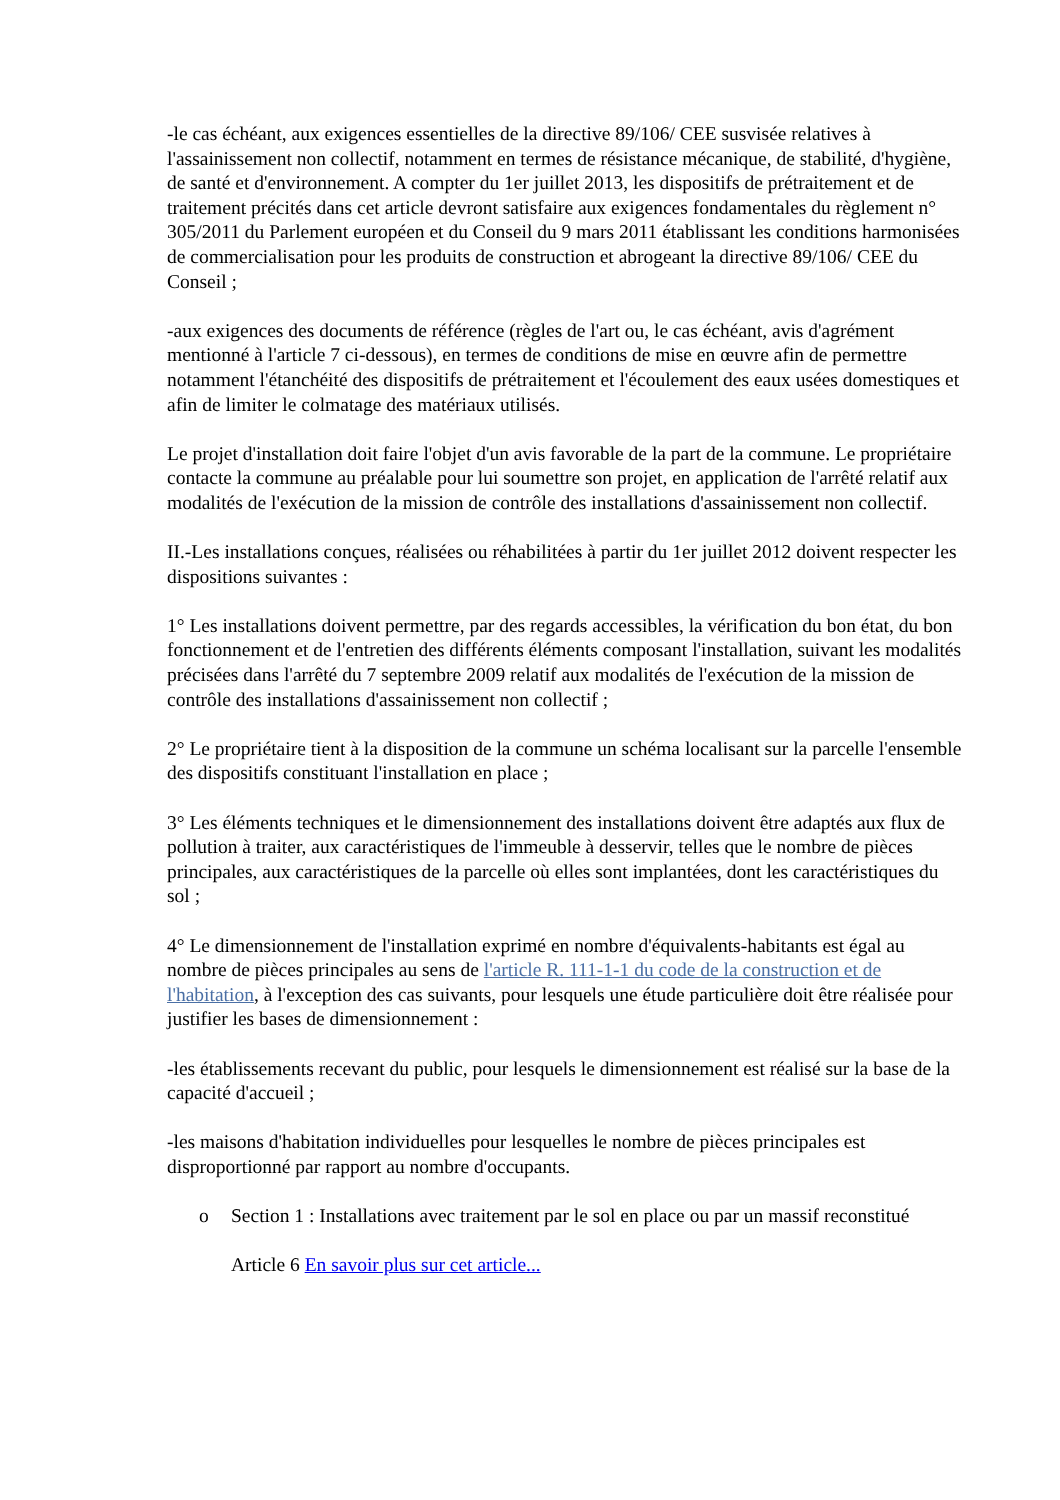-le cas échéant, aux exigences essentielles de la directive 89/106/ CEE susvisée relatives à l'assainissement non collectif, notamment en termes de résistance mécanique, de stabilité, d'hygiène, de santé et d'environnement. A compter du 1er juillet 2013, les dispositifs de prétraitement et de traitement précités dans cet article devront satisfaire aux exigences fondamentales du règlement n° 305/2011 du Parlement européen et du Conseil du 9 mars 2011 établissant les conditions harmonisées de commercialisation pour les produits de construction et abrogeant la directive 89/106/ CEE du Conseil ;
-aux exigences des documents de référence (règles de l'art ou, le cas échéant, avis d'agrément mentionné à l'article 7 ci-dessous), en termes de conditions de mise en œuvre afin de permettre notamment l'étanchéité des dispositifs de prétraitement et l'écoulement des eaux usées domestiques et afin de limiter le colmatage des matériaux utilisés.
Le projet d'installation doit faire l'objet d'un avis favorable de la part de la commune. Le propriétaire contacte la commune au préalable pour lui soumettre son projet, en application de l'arrêté relatif aux modalités de l'exécution de la mission de contrôle des installations d'assainissement non collectif.
II.-Les installations conçues, réalisées ou réhabilitées à partir du 1er juillet 2012 doivent respecter les dispositions suivantes :
1° Les installations doivent permettre, par des regards accessibles, la vérification du bon état, du bon fonctionnement et de l'entretien des différents éléments composant l'installation, suivant les modalités précisées dans l'arrêté du 7 septembre 2009 relatif aux modalités de l'exécution de la mission de contrôle des installations d'assainissement non collectif ;
2° Le propriétaire tient à la disposition de la commune un schéma localisant sur la parcelle l'ensemble des dispositifs constituant l'installation en place ;
3° Les éléments techniques et le dimensionnement des installations doivent être adaptés aux flux de pollution à traiter, aux caractéristiques de l'immeuble à desservir, telles que le nombre de pièces principales, aux caractéristiques de la parcelle où elles sont implantées, dont les caractéristiques du sol ;
4° Le dimensionnement de l'installation exprimé en nombre d'équivalents-habitants est égal au nombre de pièces principales au sens de l'article R. 111-1-1 du code de la construction et de l'habitation, à l'exception des cas suivants, pour lesquels une étude particulière doit être réalisée pour justifier les bases de dimensionnement :
-les établissements recevant du public, pour lesquels le dimensionnement est réalisé sur la base de la capacité d'accueil ;
-les maisons d'habitation individuelles pour lesquelles le nombre de pièces principales est disproportionné par rapport au nombre d'occupants.
o Section 1 : Installations avec traitement par le sol en place ou par un massif reconstitué
Article 6 En savoir plus sur cet article...